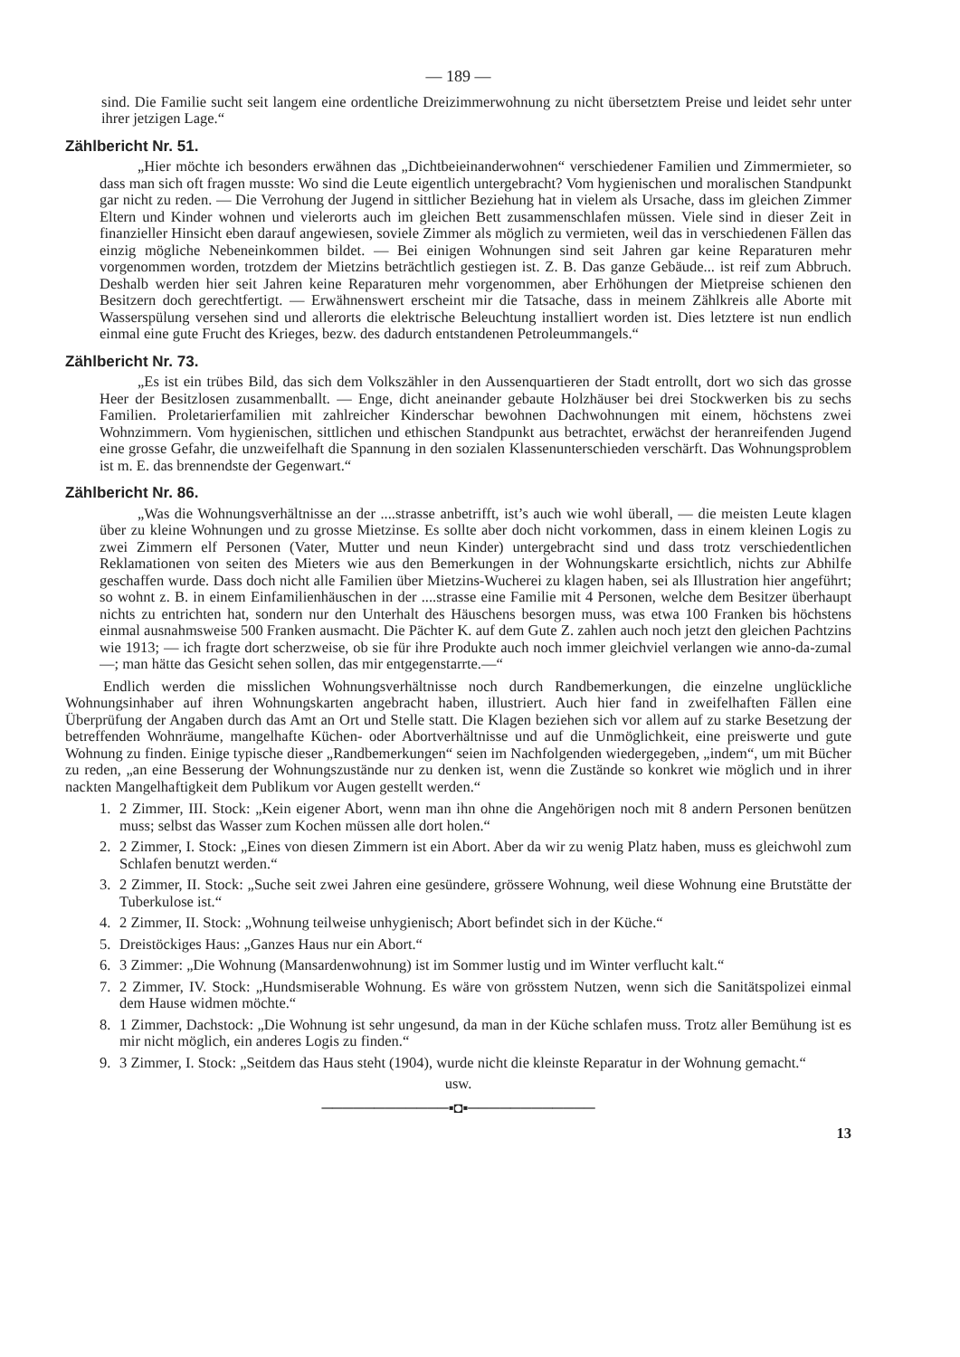— 189 —
sind. Die Familie sucht seit langem eine ordentliche Dreizimmerwohnung zu nicht übersetztem Preise und leidet sehr unter ihrer jetzigen Lage.“
Zählbericht Nr. 51.
„Hier möchte ich besonders erwähnen das „Dichtbeieinanderwohnen“ verschiedener Familien und Zimmermieter, so dass man sich oft fragen musste: Wo sind die Leute eigentlich untergebracht? Vom hygienischen und moralischen Standpunkt gar nicht zu reden. — Die Verrohung der Jugend in sittlicher Beziehung hat in vielem als Ursache, dass im gleichen Zimmer Eltern und Kinder wohnen und vielerorts auch im gleichen Bett zusammenschlafen müssen. Viele sind in dieser Zeit in finanzieller Hinsicht eben darauf angewiesen, soviele Zimmer als möglich zu vermieten, weil das in verschiedenen Fällen das einzig mögliche Nebeneinkommen bildet. — Bei einigen Wohnungen sind seit Jahren gar keine Reparaturen mehr vorgenommen worden, trotzdem der Mietzins beträchtlich gestiegen ist. Z. B. Das ganze Gebäude... ist reif zum Abbruch. Deshalb werden hier seit Jahren keine Reparaturen mehr vorgenommen, aber Erhöhungen der Mietpreise schienen den Besitzern doch gerechtfertigt. — Erwähnenswert erscheint mir die Tatsache, dass in meinem Zählkreis alle Aborte mit Wasserspülung versehen sind und allerorts die elektrische Beleuchtung installiert worden ist. Dies letztere ist nun endlich einmal eine gute Frucht des Krieges, bezw. des dadurch entstandenen Petroleummangels.“
Zählbericht Nr. 73.
„Es ist ein trübes Bild, das sich dem Volkszähler in den Aussenquartieren der Stadt entrollt, dort wo sich das grosse Heer der Besitzlosen zusammenballt. — Enge, dicht aneinander gebaute Holzhäuser bei drei Stockwerken bis zu sechs Familien. Proletarierfamilien mit zahlreicher Kinderschar bewohnen Dachwohnungen mit einem, höchstens zwei Wohnzimmern. Vom hygienischen, sittlichen und ethischen Standpunkt aus betrachtet, erwächst der heranreifenden Jugend eine grosse Gefahr, die unzweifelhaft die Spannung in den sozialen Klassenunterschieden verschärft. Das Wohnungsproblem ist m. E. das brennendste der Gegenwart.“
Zählbericht Nr. 86.
„Was die Wohnungsverhältnisse an der ....strasse anbetrifft, ist’s auch wie wohl überall, — die meisten Leute klagen über zu kleine Wohnungen und zu grosse Mietzinse. Es sollte aber doch nicht vorkommen, dass in einem kleinen Logis zu zwei Zimmern elf Personen (Vater, Mutter und neun Kinder) untergebracht sind und dass trotz verschiedentlichen Reklamationen von seiten des Mieters wie aus den Bemerkungen in der Wohnungskarte ersichtlich, nichts zur Abhilfe geschaffen wurde. Dass doch nicht alle Familien über Mietzins-Wucherei zu klagen haben, sei als Illustration hier angeführt; so wohnt z. B. in einem Einfamilienhäuschen in der ....strasse eine Familie mit 4 Personen, welche dem Besitzer überhaupt nichts zu entrichten hat, sondern nur den Unterhalt des Häuschens besorgen muss, was etwa 100 Franken bis höchstens einmal ausnahmsweise 500 Franken ausmacht. Die Pächter K. auf dem Gute Z. zahlen auch noch jetzt den gleichen Pachtzins wie 1913; — ich fragte dort scherzweise, ob sie für ihre Produkte auch noch immer gleichviel verlangen wie anno-da-zumal —; man hätte das Gesicht sehen sollen, das mir entgegenstarrte.—“
Endlich werden die misslichen Wohnungsverhältnisse noch durch Randbemerkungen, die einzelne unglückliche Wohnungsinhaber auf ihren Wohnungskarten angebracht haben, illustriert. Auch hier fand in zweifelhaften Fällen eine Überprüfung der Angaben durch das Amt an Ort und Stelle statt. Die Klagen beziehen sich vor allem auf zu starke Besetzung der betreffenden Wohnräume, mangelhafte Küchen- oder Abortverhältnisse und auf die Unmöglichkeit, eine preiswerte und gute Wohnung zu finden. Einige typische dieser „Randbemerkungen“ seien im Nachfolgenden wiedergegeben, „indem“, um mit Bücher zu reden, „an eine Besserung der Wohnungszustände nur zu denken ist, wenn die Zustände so konkret wie möglich und in ihrer nackten Mangelhaftigkeit dem Publikum vor Augen gestellt werden.“
1. 2 Zimmer, III. Stock: „Kein eigener Abort, wenn man ihn ohne die Angehörigen noch mit 8 andern Personen benützen muss; selbst das Wasser zum Kochen müssen alle dort holen.“
2. 2 Zimmer, I. Stock: „Eines von diesen Zimmern ist ein Abort. Aber da wir zu wenig Platz haben, muss es gleichwohl zum Schlafen benutzt werden.“
3. 2 Zimmer, II. Stock: „Suche seit zwei Jahren eine gesündere, grössere Wohnung, weil diese Wohnung eine Brutstätte der Tuberkulose ist.“
4. 2 Zimmer, II. Stock: „Wohnung teilweise unhygienisch; Abort befindet sich in der Küche.“
5. Dreistöckiges Haus: „Ganzes Haus nur ein Abort.“
6. 3 Zimmer: „Die Wohnung (Mansardenwohnung) ist im Sommer lustig und im Winter verflucht kalt.“
7. 2 Zimmer, IV. Stock: „Hundsmiserable Wohnung. Es wäre von grösstem Nutzen, wenn sich die Sanitätspolizei einmal dem Hause widmen möchte.“
8. 1 Zimmer, Dachstock: „Die Wohnung ist sehr ungesund, da man in der Küche schlafen muss. Trotz aller Bemühung ist es mir nicht möglich, ein anderes Logis zu finden.“
9. 3 Zimmer, I. Stock: „Seitdem das Haus steht (1904), wurde nicht die kleinste Reparatur in der Wohnung gemacht.“
usw.
────────────▪◘▪────────────
13